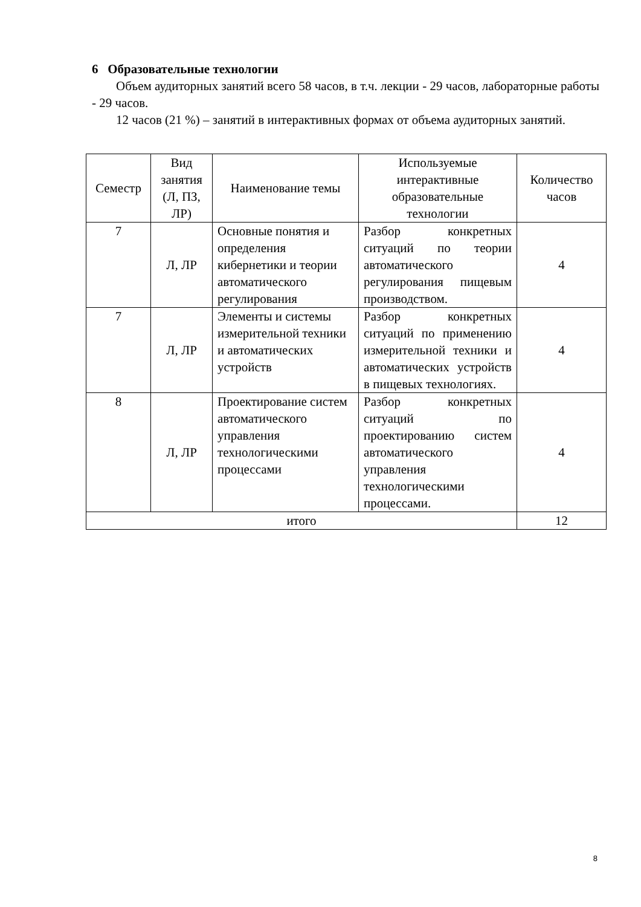6 Образовательные технологии
Объем аудиторных занятий всего 58 часов, в т.ч. лекции - 29 часов, лабораторные работы - 29 часов.
12 часов (21 %) – занятий в интерактивных формах от объема аудиторных занятий.
| Семестр | Вид занятия (Л, ПЗ, ЛР) | Наименование темы | Используемые интерактивные образовательные технологии | Количество часов |
| --- | --- | --- | --- | --- |
| 7 | Л, ЛР | Основные понятия и определения кибернетики и теории автоматического регулирования | Разбор конкретных ситуаций по теории автоматического регулирования пищевым производством. | 4 |
| 7 | Л, ЛР | Элементы и системы измерительной техники и автоматических устройств | Разбор конкретных ситуаций по применению измерительной техники и автоматических устройств в пищевых технологиях. | 4 |
| 8 | Л, ЛР | Проектирование систем автоматического управления технологическими процессами | Разбор конкретных ситуаций по проектированию систем автоматического управления технологическими процессами. | 4 |
| итого | | | | 12 |
8